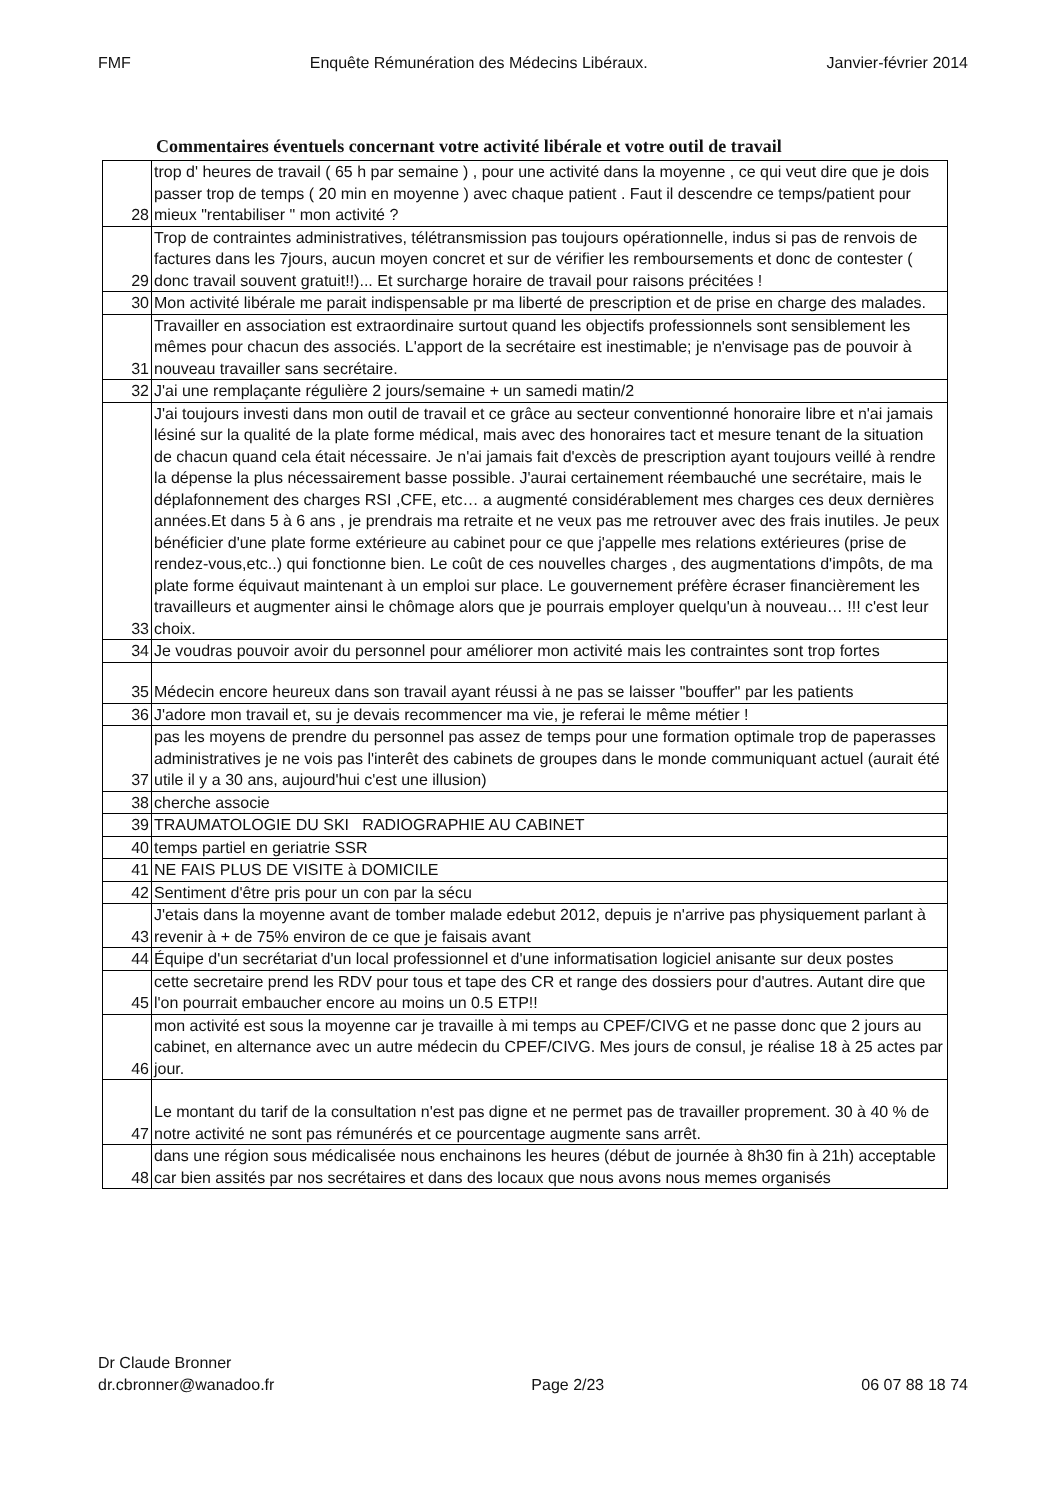FMF Enquête Rémunération des Médecins Libéraux. Janvier-février 2014
Commentaires éventuels concernant votre activité libérale et votre outil de travail
| 28 | trop d' heures de travail ( 65 h par semaine ) , pour une activité dans la moyenne , ce qui veut dire que je dois passer trop de temps ( 20 min en moyenne ) avec chaque patient . Faut il descendre ce temps/patient pour mieux "rentabiliser " mon activité ? |
| 29 | Trop de contraintes administratives, télétransmission pas toujours opérationnelle, indus si pas de renvois de factures dans les 7jours, aucun moyen concret et sur de vérifier les remboursements et donc de contester ( donc travail souvent gratuit!!)... Et surcharge horaire de travail pour raisons précitées ! |
| 30 | Mon activité libérale me parait indispensable pr ma liberté de prescription et de prise en charge des malades. |
| 31 | Travailler en association est extraordinaire surtout quand les objectifs professionnels sont sensiblement les mêmes pour chacun des associés. L'apport de la secrétaire est inestimable; je n'envisage pas de pouvoir à nouveau travailler sans secrétaire. |
| 32 | J'ai une remplaçante régulière 2 jours/semaine + un samedi matin/2 |
| 33 | J'ai toujours investi dans mon outil de travail et ce grâce au secteur conventionné honoraire libre et n'ai jamais lésiné sur la qualité de la plate forme médical, mais avec des honoraires tact et mesure tenant de la situation de chacun quand cela était nécessaire. Je n'ai jamais fait d'excès de prescription ayant toujours veillé à rendre la dépense la plus nécessairement basse possible. J'aurai certainement réembauché une secrétaire, mais le déplafonnement des charges RSI ,CFE, etc… a augmenté considérablement mes charges ces deux dernières années.Et dans 5 à 6 ans , je prendrais ma retraite et ne veux pas me retrouver avec des frais inutiles. Je peux bénéficier d'une plate forme extérieure au cabinet pour ce que j'appelle mes relations extérieures (prise de rendez-vous,etc..) qui fonctionne bien. Le coût de ces nouvelles charges , des augmentations d'impôts, de ma plate forme équivaut maintenant à un emploi sur place. Le gouvernement préfère écraser financièrement les travailleurs et augmenter ainsi le chômage alors que je pourrais employer quelqu'un à nouveau… !!! c'est leur choix. |
| 34 | Je voudras pouvoir avoir du personnel pour améliorer mon activité mais les contraintes sont trop fortes |
| 35 | Médecin encore heureux dans son travail ayant réussi à ne pas se laisser "bouffer" par les patients |
| 36 | J'adore mon travail et, su je devais recommencer ma vie, je referai le même métier ! |
| 37 | pas les moyens de prendre du personnel pas assez de temps pour une formation optimale trop de paperasses administratives je ne vois pas l'interêt des cabinets de groupes dans le monde communiquant actuel (aurait été utile il y a 30 ans, aujourd'hui c'est une illusion) |
| 38 | cherche associe |
| 39 | TRAUMATOLOGIE DU SKI RADIOGRAPHIE AU CABINET |
| 40 | temps partiel en geriatrie SSR |
| 41 | NE FAIS PLUS DE VISITE à DOMICILE |
| 42 | Sentiment d'être pris pour un con par la sécu |
| 43 | J'etais dans la moyenne avant de tomber malade edebut 2012, depuis je n'arrive pas physiquement parlant à revenir à + de 75% environ de ce que je faisais avant |
| 44 | Équipe d'un secrétariat d'un local professionnel et d'une informatisation logiciel anisante sur deux postes |
| 45 | cette secretaire prend les RDV pour tous et tape des CR et range des dossiers pour d'autres. Autant dire que l'on pourrait embaucher encore au moins un 0.5 ETP!! |
| 46 | mon activité est sous la moyenne car je travaille à mi temps au CPEF/CIVG et ne passe donc que 2 jours au cabinet, en alternance avec un autre médecin du CPEF/CIVG. Mes jours de consul, je réalise 18 à 25 actes par jour. |
| 47 | Le montant du tarif de la consultation n'est pas digne et ne permet pas de travailler proprement. 30 à 40 % de notre activité ne sont pas rémunérés et ce pourcentage augmente sans arrêt. |
| 48 | dans une région sous médicalisée nous enchainons les heures (début de journée à 8h30 fin à 21h) acceptable car bien assités par nos secrétaires et dans des locaux que nous avons nous memes organisés |
Dr Claude Bronner
dr.cbronner@wanadoo.fr Page 2/23 06 07 88 18 74